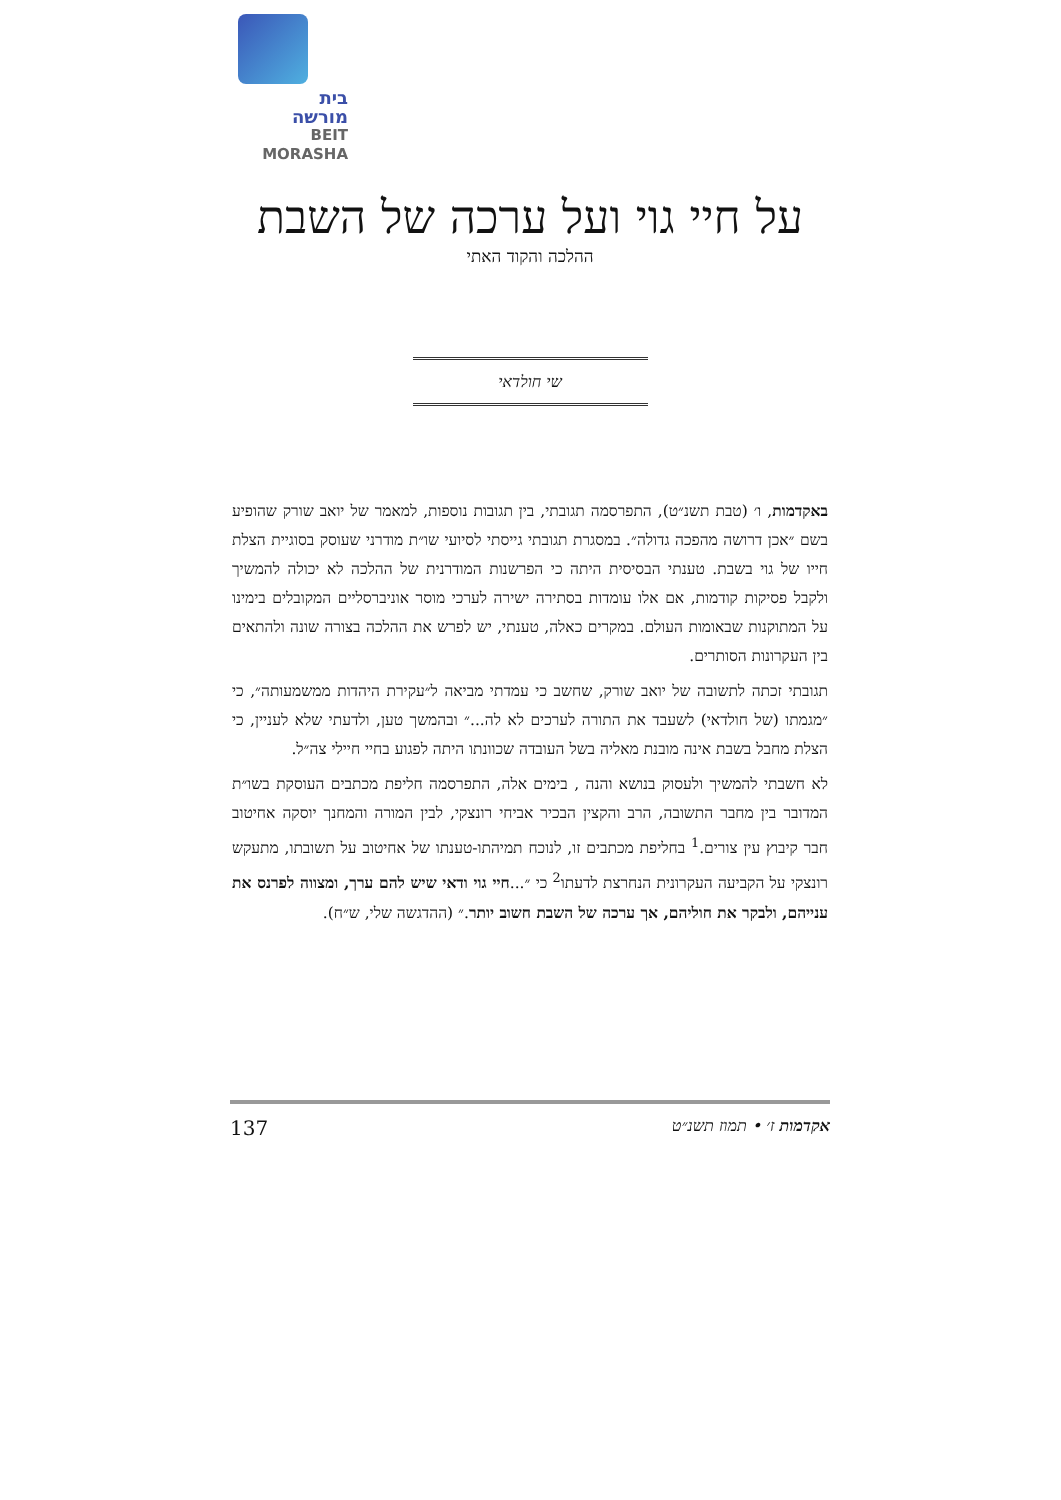בית
מורשה
BEIT
MORASHA
על חיי גוי ועל ערכה של השבת
ההלכה והקוד האתי
שי חולדאי
באקדמות, ו׳ (טבת תשנ״ט), התפרסמה תגובתי, בין תגובות נוספות, למאמר של יואב שורק שהופיע בשם ״אכן דרושה מהפכה גדולה״. במסגרת תגובתי גייסתי לסיועי שו״ת מודרני שעוסק בסוגיית הצלת חייו של גוי בשבת. טענתי הבסיסית היתה כי הפרשנות המודרנית של ההלכה לא יכולה להמשיך ולקבל פסיקות קודמות, אם אלו עומדות בסתירה ישירה לערכי מוסר אוניברסליים המקובלים בימינו על המתוקנות שבאומות העולם. במקרים כאלה, טענתי, יש לפרש את ההלכה בצורה שונה ולהתאים בין העקרונות הסותרים.
תגובתי זכתה לתשובה של יואב שורק, שחשב כי עמדתי מביאה ל״עקירת היהדות ממשמעותה״, כי ״מגמתו (של חולדאי) לשעבד את התורה לערכים לא לה...״ ובהמשך טען, ולדעתי שלא לעניין, כי הצלת מחבל בשבת אינה מובנת מאליה בשל העובדה שכוונתו היתה לפגוע בחיי חיילי צה״ל.
לא חשבתי להמשיך ולעסוק בנושא והנה , בימים אלה, התפרסמה חליפת מכתבים העוסקת בשו״ת המדובר בין מחבר התשובה, הרב והקצין הבכיר אביחי רונצקי, לבין המורה והמחנך יוסקה אחיטוב חבר קיבוץ עין צורים.<sup>1</sup> בחליפת מכתבים זו, לנוכח תמיהתו-טענתו של אחיטוב על תשובתו, מתעקש רונצקי על הקביעה העקרונית הנחרצת לדעתו<sup>2</sup> כי ״...חיי גוי ודאי שיש להם ערך, ומצווה לפרנס את ענייהם, ולבקר את חוליהם, אך ערכה של השבת חשוב יותר.״ (ההדגשה שלי, ש״ח).
137 אקדמות ז׳ • תמוז תשנ״ט